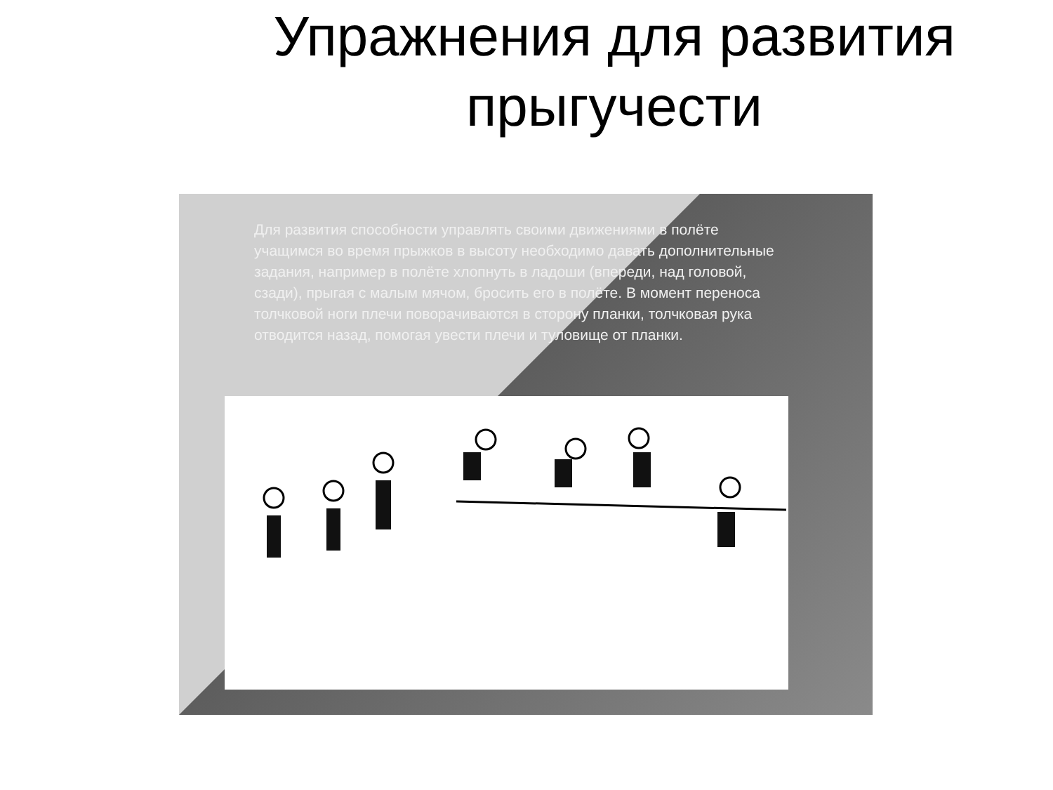Упражнения для развития
прыгучести
Для развития способности управлять своими движениями в полёте учащимся во время прыжков в высоту необходимо давать дополнительные задания, например в полёте хлопнуть в ладоши (впереди, над головой, сзади), прыгая с малым мячом, бросить его в полёте. В момент переноса толчковой ноги плечи поворачиваются в сторону планки, толчковая рука отводится назад, помогая увести плечи и туловище от планки.